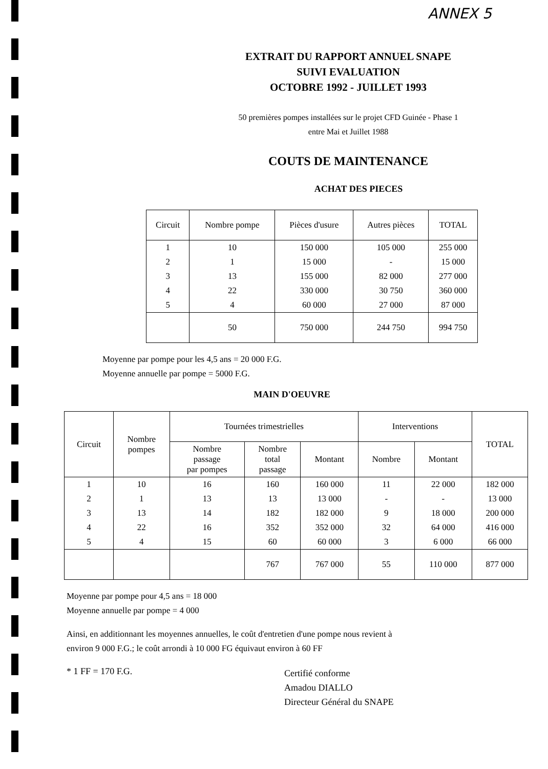ANNEX 5
EXTRAIT DU RAPPORT ANNUEL SNAPE
SUIVI EVALUATION
OCTOBRE 1992 - JUILLET 1993
50 premières pompes installées sur le projet CFD Guinée - Phase 1
entre Mai et Juillet 1988
COUTS DE MAINTENANCE
ACHAT DES PIECES
| Circuit | Nombre pompe | Pièces d'usure | Autres pièces | TOTAL |
| --- | --- | --- | --- | --- |
| 1 | 10 | 150 000 | 105 000 | 255 000 |
| 2 | 1 | 15 000 | - | 15 000 |
| 3 | 13 | 155 000 | 82 000 | 277 000 |
| 4 | 22 | 330 000 | 30 750 | 360 000 |
| 5 | 4 | 60 000 | 27 000 | 87 000 |
| | 50 | 750 000 | 244 750 | 994 750 |
Moyenne par pompe pour les 4,5 ans = 20 000 F.G.
Moyenne annuelle par pompe = 5000 F.G.
MAIN D'OEUVRE
| Circuit | Nombre pompes | Tournées trimestrielles | | | Interventions | | TOTAL |
| --- | --- | --- | --- | --- | --- | --- | --- |
| | | Nombre passage par pompes | Nombre total passage | Montant | Nombre | Montant | |
| 1 | 10 | 16 | 160 | 160 000 | 11 | 22 000 | 182 000 |
| 2 | 1 | 13 | 13 | 13 000 | - | - | 13 000 |
| 3 | 13 | 14 | 182 | 182 000 | 9 | 18 000 | 200 000 |
| 4 | 22 | 16 | 352 | 352 000 | 32 | 64 000 | 416 000 |
| 5 | 4 | 15 | 60 | 60 000 | 3 | 6 000 | 66 000 |
| | | | 767 | 767 000 | 55 | 110 000 | 877 000 |
Moyenne par pompe pour 4,5 ans = 18 000
Moyenne annuelle par pompe = 4 000
Ainsi, en additionnant les moyennes annuelles, le coût d'entretien d'une pompe nous revient à environ 9 000 F.G.; le coût arrondi à 10 000 FG équivaut environ à 60 FF
* 1 FF = 170 F.G.
Certifié conforme
Amadou DIALLO
Directeur Général du SNAPE